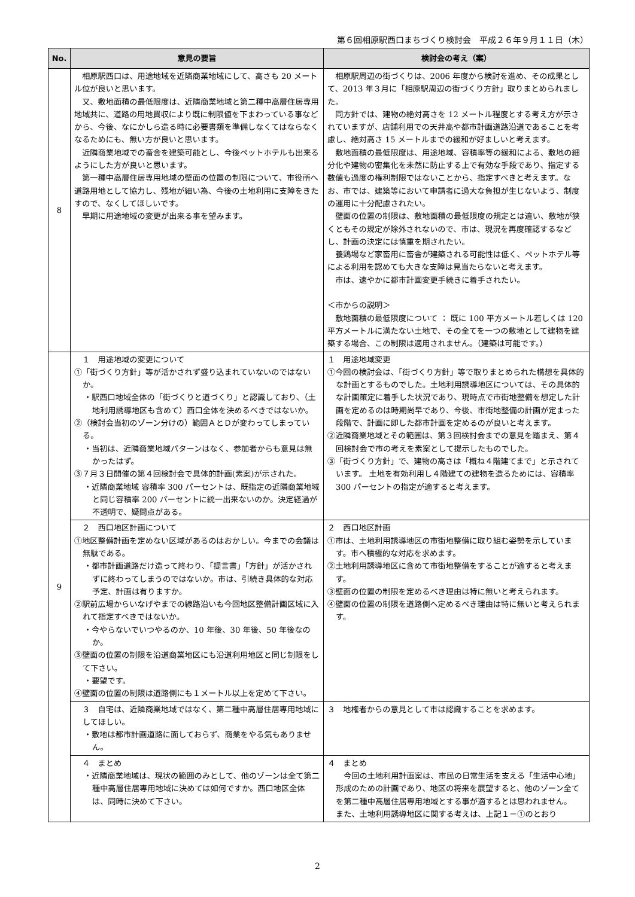第６回相原駅西口まちづくり検討会　平成２６年９月１１日（木）
| No. | 意見の要旨 | 検討会の考え（案） |
| --- | --- | --- |
| 8 | 相原駅西口は、用途地域を近隣商業地域にして、高さも 20 メートル位が良いと思います。 又、敷地面積の最低限度は、近隣商業地域と第二種中高層住居専用地域共に、道路の用地買収により既に制限値を下まわっている事などから、今後、なにかしら造る時に必要書類を準備しなくてはならなくなるためにも、無い方が良いと思います。 近隣商業地域での畜舎を建築可能とし、今後ペットホテルも出来るようにした方が良いと思います。 第一種中高層住居専用地域の壁面の位置の制限について、市役所へ道路用地として協力し、残地が細い為、今後の土地利用に支障をきたすので、なくしてほしいです。 早期に用途地域の変更が出来る事を望みます。 | 相原駅周辺の街づくりは、2006 年度から検討を進め、その成果として、2013 年３月に「相原駅周辺の街づくり方針」取りまとめられました。 同方針では、建物の絶対高さを 12 メートル程度とする考え方が示されていますが、店舗利用での天井高や都市計画道路沿道であることを考慮し、絶対高さ 15 メートルまでの緩和が好ましいと考えます。 敷地面積の最低限度は、用途地域、容積率等の緩和による、敷地の細分化や建物の密集化を未然に防止する上で有効な手段であり、指定する数値も過度の権利制限ではないことから、指定すべきと考えます。なお、市では、建築等において申請者に過大な負担が生じないよう、制度の運用に十分配慮されたい。 壁面の位置の制限は、敷地面積の最低限度の規定とは違い、敷地が狭くともその規定が除外されないので、市は、現況を再度確認するなどし、計画の決定には慎重を期されたい。 養鶏場など家畜用に畜舎が建築される可能性は低く、ペットホテル等による利用を認めても大きな支障は見当たらないと考えます。 市は、速やかに都市計画変更手続きに着手されたい。 ＜市からの説明＞ 敷地面積の最低限度について ： 既に 100 平方メートル若しくは 120 平方メートルに満たない土地で、その全てを一つの敷地として建物を建築する場合、この制限は適用されません。（建築は可能です。） |
| 9 | １ 用途地域の変更について ①「街づくり方針」等が活かされず盛り込まれていないのではないか。 ・駅西口地域全体の「街づくりと道づくり」と認識しており、（土地利用誘導地区も含めて）西口全体を決めるべきではないか。 ②（検討会当初のゾーン分けの）範囲ＡとＤが変わってしまっている。 ・当初は、近隣商業地域パターンはなく、参加者からも意見は無かったはず。 ③７月３日開催の第４回検討会で具体的計画(素案)が示された。 ・近隣商業地域 容積率 300 パーセントは、既指定の近隣商業地域と同じ容積率 200 パーセントに統一出来ないのか。決定経過が不透明で、疑問点がある。 | １ 用途地域変更 ①今回の検討会は、「街づくり方針」等で取りまとめられた構想を具体的な計画とするものでした。土地利用誘導地区については、その具体的な計画策定に着手した状況であり、現時点で市街地整備を想定した計画を定めるのは時期尚早であり、今後、市街地整備の計画が定まった段階で、計画に即した都市計画を定めるのが良いと考えます。 ②近隣商業地域とその範囲は、第３回検討会までの意見を踏まえ、第４回検討会で市の考えを素案として提示したものでした。 ③「街づくり方針」で、建物の高さは「概ね４階建てまで」と示されています。 土地を有効利用し４階建ての建物を造るためには、容積率 300 パーセントの指定が適すると考えます。 |
| | ２ 西口地区計画について ①地区整備計画を定めない区域があるのはおかしい。今までの会議は無駄である。 ・都市計画道路だけ造って終わり、「提言書」「方針」が活かされずに終わってしまうのではないか。市は、引続き具体的な対応予定、計画は有りますか。 ②駅前広場からいなげやまでの線路沿いも今回地区整備計画区域に入れて指定すべきではないか。 ・今やらないでいつやるのか、10 年後、30 年後、50 年後なのか。 ③壁面の位置の制限を沿道商業地区にも沿道利用地区と同じ制限をして下さい。 ・要望です。 ④壁面の位置の制限は道路側にも１メートル以上を定めて下さい。 | ２ 西口地区計画 ①市は、土地利用誘導地区の市街地整備に取り組む姿勢を示しています。市へ積極的な対応を求めます。 ②土地利用誘導地区に含めて市街地整備をすることが適すると考えます。 ③壁面の位置の制限を定めるべき理由は特に無いと考えられます。 ④壁面の位置の制限を道路側へ定めるべき理由は特に無いと考えられます。 |
| | ３ 自宅は、近隣商業地域ではなく、第二種中高層住居専用地域にしてほしい。 ・敷地は都市計画道路に面しておらず、商業をやる気もありません。 | ３ 地権者からの意見として市は認識することを求めます。 |
| | ４ まとめ ・近隣商業地域は、現状の範囲のみとして、他のゾーンは全て第二種中高層住居専用地域に決めては如何ですか。西口地区全体は、同時に決めて下さい。 | ４ まとめ 今回の土地利用計画案は、市民の日常生活を支える「生活中心地」形成のための計画であり、地区の将来を展望すると、他のゾーン全てを第二種中高層住居専用地域とする事が適するとは思われません。 また、土地利用誘導地区に関する考えは、上記１－①のとおり |
2